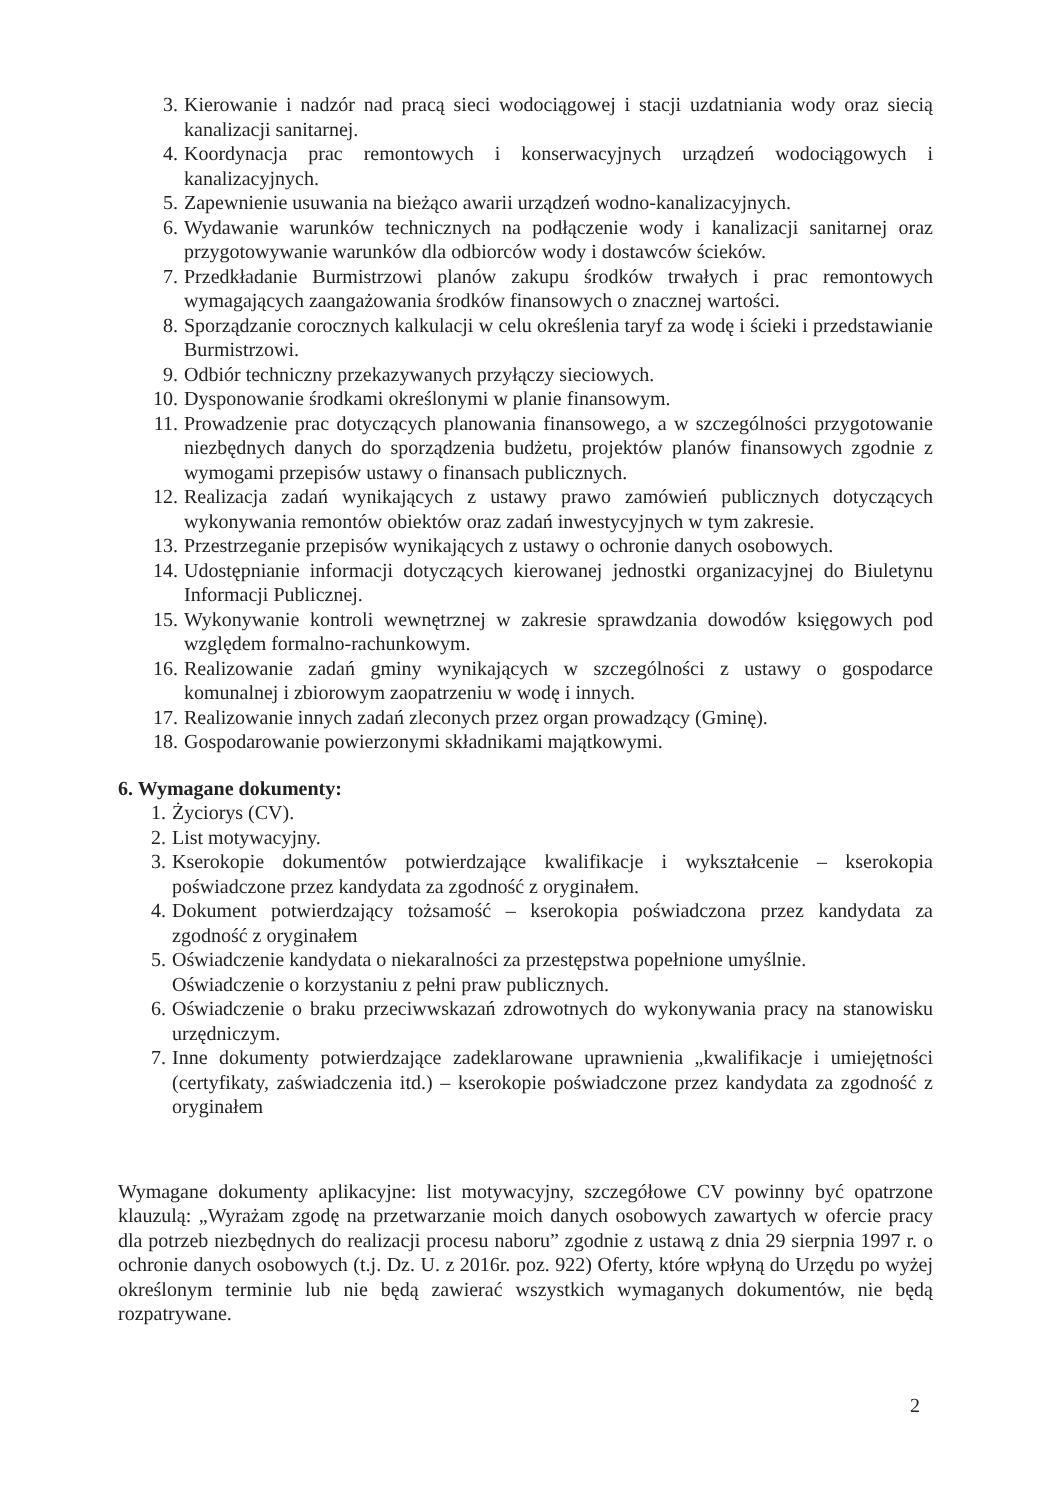3. Kierowanie i nadzór nad pracą sieci wodociągowej i stacji uzdatniania wody oraz siecią kanalizacji sanitarnej.
4. Koordynacja prac remontowych i konserwacyjnych urządzeń wodociągowych i kanalizacyjnych.
5. Zapewnienie usuwania na bieżąco awarii urządzeń wodno-kanalizacyjnych.
6. Wydawanie warunków technicznych na podłączenie wody i kanalizacji sanitarnej oraz przygotowywanie warunków dla odbiorców wody i dostawców ścieków.
7. Przedkładanie Burmistrzowi planów zakupu środków trwałych i prac remontowych wymagających zaangażowania środków finansowych o znacznej wartości.
8. Sporządzanie corocznych kalkulacji w celu określenia taryf za wodę i ścieki i przedstawianie Burmistrzowi.
9. Odbiór techniczny przekazywanych przyłączy sieciowych.
10. Dysponowanie środkami określonymi w planie finansowym.
11. Prowadzenie prac dotyczących planowania finansowego, a w szczególności przygotowanie niezbędnych danych do sporządzenia budżetu, projektów planów finansowych zgodnie z wymogami przepisów ustawy o finansach publicznych.
12. Realizacja zadań wynikających z ustawy prawo zamówień publicznych dotyczących wykonywania remontów obiektów oraz zadań inwestycyjnych w tym zakresie.
13. Przestrzeganie przepisów wynikających z ustawy o ochronie danych osobowych.
14. Udostępnianie informacji dotyczących kierowanej jednostki organizacyjnej do Biuletynu Informacji Publicznej.
15. Wykonywanie kontroli wewnętrznej w zakresie sprawdzania dowodów księgowych pod względem formalno-rachunkowym.
16. Realizowanie zadań gminy wynikających w szczególności z ustawy o gospodarce komunalnej i zbiorowym zaopatrzeniu w wodę i innych.
17. Realizowanie innych zadań zleconych przez organ prowadzący (Gminę).
18. Gospodarowanie powierzonymi składnikami majątkowymi.
6. Wymagane dokumenty:
1. Życiorys (CV).
2. List motywacyjny.
3. Kserokopie dokumentów potwierdzające kwalifikacje i wykształcenie – kserokopia poświadczone przez kandydata za zgodność z oryginałem.
4. Dokument potwierdzający tożsamość – kserokopia poświadczona przez kandydata za zgodność z oryginałem
5. Oświadczenie kandydata o niekaralności za przestępstwa popełnione umyślnie.
Oświadczenie o korzystaniu z pełni praw publicznych.
6. Oświadczenie o braku przeciwwskazań zdrowotnych do wykonywania pracy na stanowisku urzędniczym.
7. Inne dokumenty potwierdzające zadeklarowane uprawnienia „kwalifikacje i umiejętności (certyfikaty, zaświadczenia itd.) – kserokopie poświadczone przez kandydata za zgodność z oryginałem
Wymagane dokumenty aplikacyjne: list motywacyjny, szczegółowe CV powinny być opatrzone klauzulą: „Wyrażam zgodę na przetwarzanie moich danych osobowych zawartych w ofercie pracy dla potrzeb niezbędnych do realizacji procesu naboru” zgodnie z ustawą z dnia 29 sierpnia 1997 r. o ochronie danych osobowych (t.j. Dz. U. z 2016r. poz. 922) Oferty, które wpłyną do Urzędu po wyżej określonym terminie lub nie będą zawierać wszystkich wymaganych dokumentów, nie będą rozpatrywane.
2